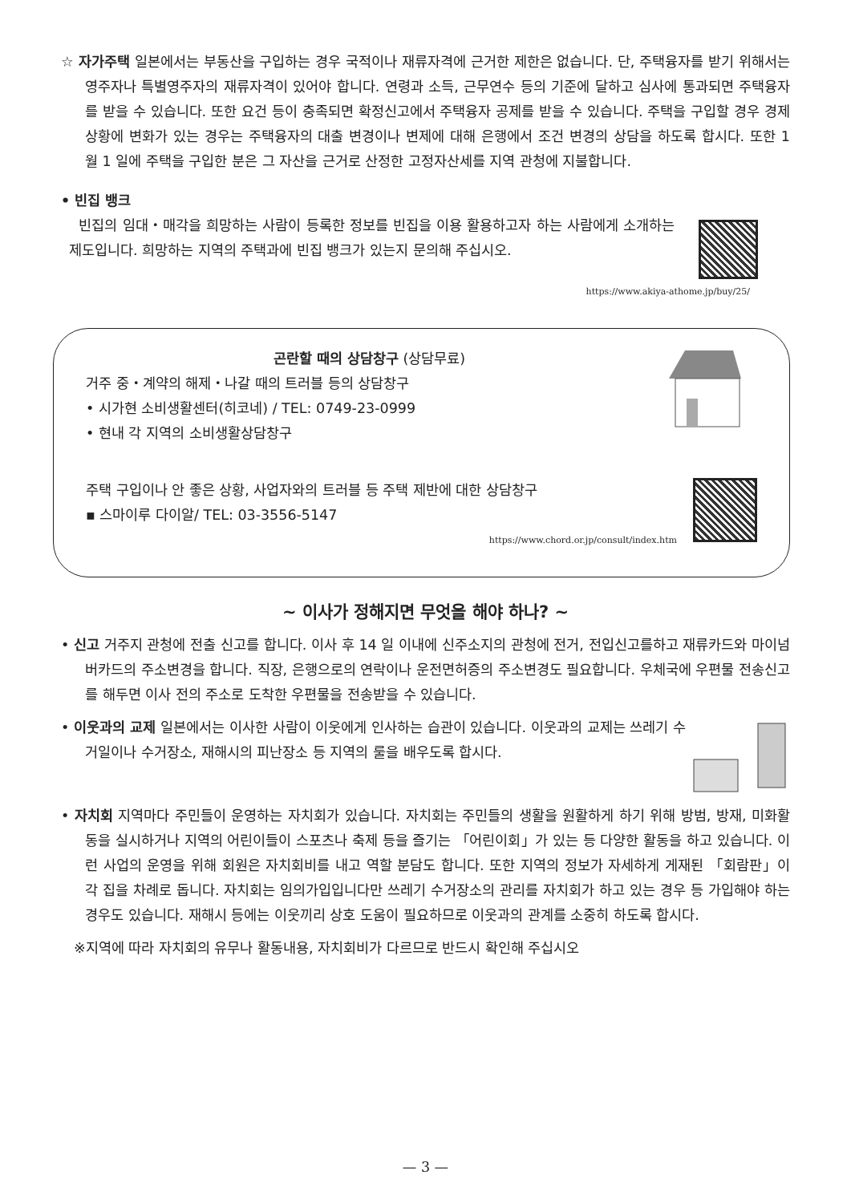☆ 자가주택 일본에서는 부동산을 구입하는 경우 국적이나 재류자격에 근거한 제한은 없습니다. 단, 주택융자를 받기 위해서는 영주자나 특별영주자의 재류자격이 있어야 합니다. 연령과 소득, 근무연수 등의 기준에 달하고 심사에 통과되면 주택융자를 받을 수 있습니다. 또한 요건 등이 충족되면 확정신고에서 주택융자 공제를 받을 수 있습니다. 주택을 구입할 경우 경제상황에 변화가 있는 경우는 주택융자의 대출 변경이나 변제에 대해 은행에서 조건 변경의 상담을 하도록 합시다. 또한 1 월 1 일에 주택을 구입한 분은 그 자산을 근거로 산정한 고정자산세를 지역 관청에 지불합니다.
• 빈집 뱅크
빈집의 임대・매각을 희망하는 사람이 등록한 정보를 빈집을 이용 활용하고자 하는 사람에게 소개하는 제도입니다. 희망하는 지역의 주택과에 빈집 뱅크가 있는지 문의해 주십시오.
https://www.akiya-athome.jp/buy/25/
곤란할 때의 상담창구 (상담무료)
거주 중・계약의 해제・나갈 때의 트러블 등의 상담창구
• 시가현 소비생활센터(히코네) / TEL: 0749-23-0999
• 현내 각 지역의 소비생활상담창구
주택 구입이나 안 좋은 상황, 사업자와의 트러블 등 주택 제반에 대한 상담창구
▪ 스마이루 다이알/ TEL: 03-3556-5147
https://www.chord.or.jp/consult/index.htm
~ 이사가 정해지면 무엇을 해야 하나? ~
• 신고 거주지 관청에 전출 신고를 합니다. 이사 후 14 일 이내에 신주소지의 관청에 전거, 전입신고를하고 재류카드와 마이넘버카드의 주소변경을 합니다. 직장, 은행으로의 연락이나 운전면허증의 주소변경도 필요합니다. 우체국에 우편물 전송신고를 해두면 이사 전의 주소로 도착한 우편물을 전송받을 수 있습니다.
• 이웃과의 교제 일본에서는 이사한 사람이 이웃에게 인사하는 습관이 있습니다. 이웃과의 교제는 쓰레기 수거일이나 수거장소, 재해시의 피난장소 등 지역의 룰을 배우도록 합시다.
• 자치회 지역마다 주민들이 운영하는 자치회가 있습니다. 자치회는 주민들의 생활을 원활하게 하기 위해 방범, 방재, 미화활동을 실시하거나 지역의 어린이들이 스포츠나 축제 등을 즐기는 「어린이회」가 있는 등 다양한 활동을 하고 있습니다. 이런 사업의 운영을 위해 회원은 자치회비를 내고 역할 분담도 합니다. 또한 지역의 정보가 자세하게 게재된 「회람판」이 각 집을 차례로 돕니다. 자치회는 임의가입입니다만 쓰레기 수거장소의 관리를 자치회가 하고 있는 경우 등 가입해야 하는 경우도 있습니다. 재해시 등에는 이웃끼리 상호 도움이 필요하므로 이웃과의 관계를 소중히 하도록 합시다.
※지역에 따라 자치회의 유무나 활동내용, 자치회비가 다르므로 반드시 확인해 주십시오
— 3 —